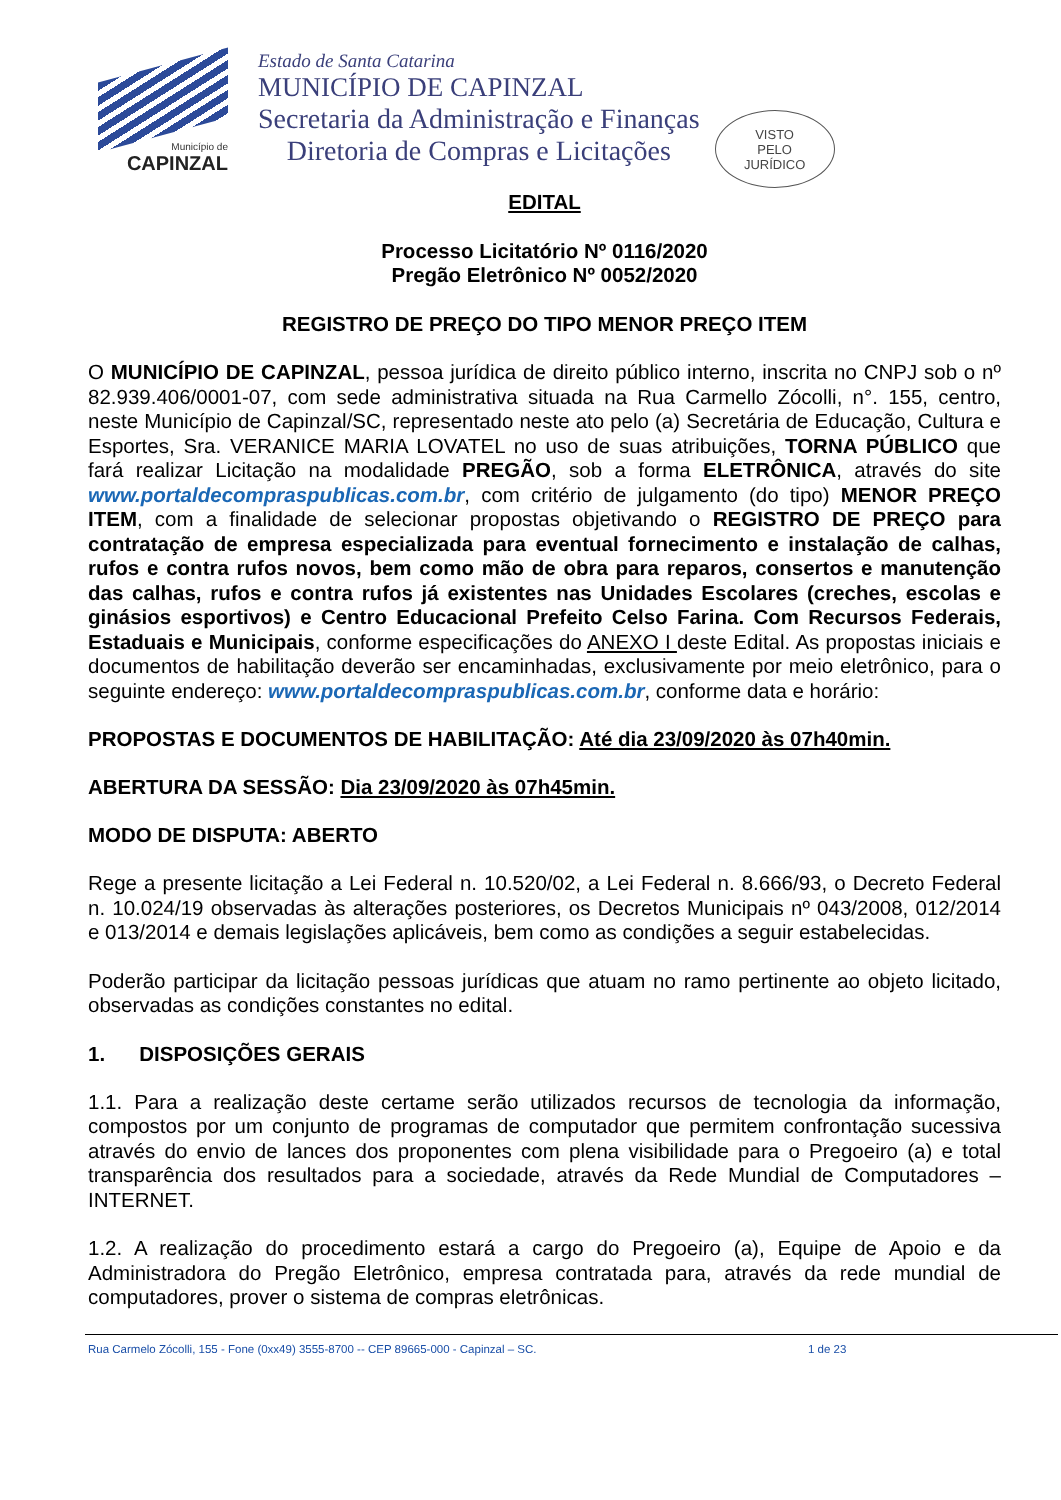Município de
CAPINZAL
Estado de Santa Catarina
MUNICÍPIO DE CAPINZAL
Secretaria da Administração e Finanças
Diretoria de Compras e Licitações
VISTO
PELO
JURÍDICO
EDITAL
Processo Licitatório Nº 0116/2020
Pregão Eletrônico Nº 0052/2020
REGISTRO DE PREÇO DO TIPO MENOR PREÇO ITEM
O MUNICÍPIO DE CAPINZAL, pessoa jurídica de direito público interno, inscrita no CNPJ sob o nº 82.939.406/0001-07, com sede administrativa situada na Rua Carmello Zócolli, n°. 155, centro, neste Município de Capinzal/SC, representado neste ato pelo (a) Secretária de Educação, Cultura e Esportes, Sra. VERANICE MARIA LOVATEL no uso de suas atribuições, TORNA PÚBLICO que fará realizar Licitação na modalidade PREGÃO, sob a forma ELETRÔNICA, através do site www.portaldecompraspublicas.com.br, com critério de julgamento (do tipo) MENOR PREÇO ITEM, com a finalidade de selecionar propostas objetivando o REGISTRO DE PREÇO para contratação de empresa especializada para eventual fornecimento e instalação de calhas, rufos e contra rufos novos, bem como mão de obra para reparos, consertos e manutenção das calhas, rufos e contra rufos já existentes nas Unidades Escolares (creches, escolas e ginásios esportivos) e Centro Educacional Prefeito Celso Farina. Com Recursos Federais, Estaduais e Municipais, conforme especificações do ANEXO I deste Edital. As propostas iniciais e documentos de habilitação deverão ser encaminhadas, exclusivamente por meio eletrônico, para o seguinte endereço: www.portaldecompraspublicas.com.br, conforme data e horário:
PROPOSTAS E DOCUMENTOS DE HABILITAÇÃO: Até dia 23/09/2020 às 07h40min.
ABERTURA DA SESSÃO: Dia 23/09/2020 às 07h45min.
MODO DE DISPUTA: ABERTO
Rege a presente licitação a Lei Federal n. 10.520/02, a Lei Federal n. 8.666/93, o Decreto Federal n. 10.024/19 observadas às alterações posteriores, os Decretos Municipais nº 043/2008, 012/2014 e 013/2014 e demais legislações aplicáveis, bem como as condições a seguir estabelecidas.
Poderão participar da licitação pessoas jurídicas que atuam no ramo pertinente ao objeto licitado, observadas as condições constantes no edital.
1. DISPOSIÇÕES GERAIS
1.1. Para a realização deste certame serão utilizados recursos de tecnologia da informação, compostos por um conjunto de programas de computador que permitem confrontação sucessiva através do envio de lances dos proponentes com plena visibilidade para o Pregoeiro (a) e total transparência dos resultados para a sociedade, através da Rede Mundial de Computadores – INTERNET.
1.2. A realização do procedimento estará a cargo do Pregoeiro (a), Equipe de Apoio e da Administradora do Pregão Eletrônico, empresa contratada para, através da rede mundial de computadores, prover o sistema de compras eletrônicas.
Rua Carmelo Zócolli, 155 - Fone (0xx49) 3555-8700 -- CEP 89665-000 - Capinzal – SC. 1 de 23